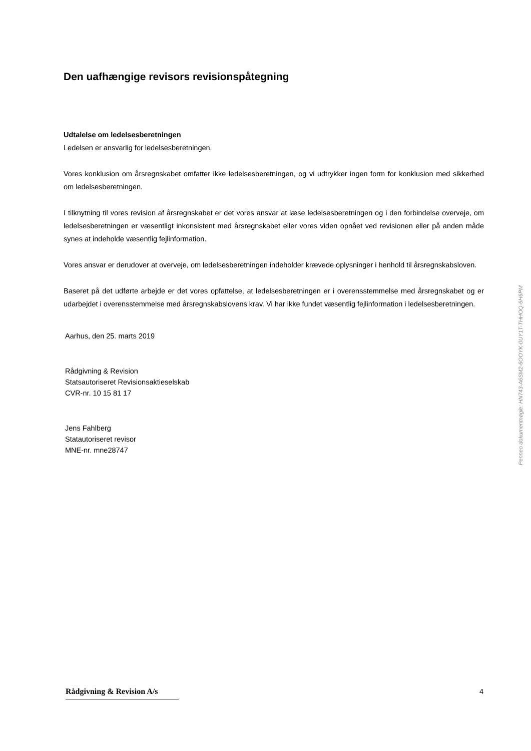Den uafhængige revisors revisionspåtegning
Udtalelse om ledelsesberetningen
Ledelsen er ansvarlig for ledelsesberetningen.
Vores konklusion om årsregnskabet omfatter ikke ledelsesberetningen, og vi udtrykker ingen form for konklusion med sikkerhed om ledelsesberetningen.
I tilknytning til vores revision af årsregnskabet er det vores ansvar at læse ledelsesberetningen og i den forbindelse overveje, om ledelsesberetningen er væsentligt inkonsistent med årsregnskabet eller vores viden opnået ved revisionen eller på anden måde synes at indeholde væsentlig fejlinformation.
Vores ansvar er derudover at overveje, om ledelsesberetningen indeholder krævede oplysninger i henhold til årsregnskabsloven.
Baseret på det udførte arbejde er det vores opfattelse, at ledelsesberetningen er i overensstemmelse med årsregnskabet og er udarbejdet i overensstemmelse med årsregnskabslovens krav. Vi har ikke fundet væsentlig fejlinformation i ledelsesberetningen.
Aarhus, den 25. marts 2019
Rådgivning & Revision
Statsautoriseret Revisionsaktieselskab
CVR-nr. 10 15 81 17
Jens Fahlberg
Statautoriseret revisor
MNE-nr. mne28747
Penneo dokumentnøgle: HN743-A6SM2-6OOYK-0UY1T-THHOQ-6H6PM
Rådgivning & Revision A/s
4